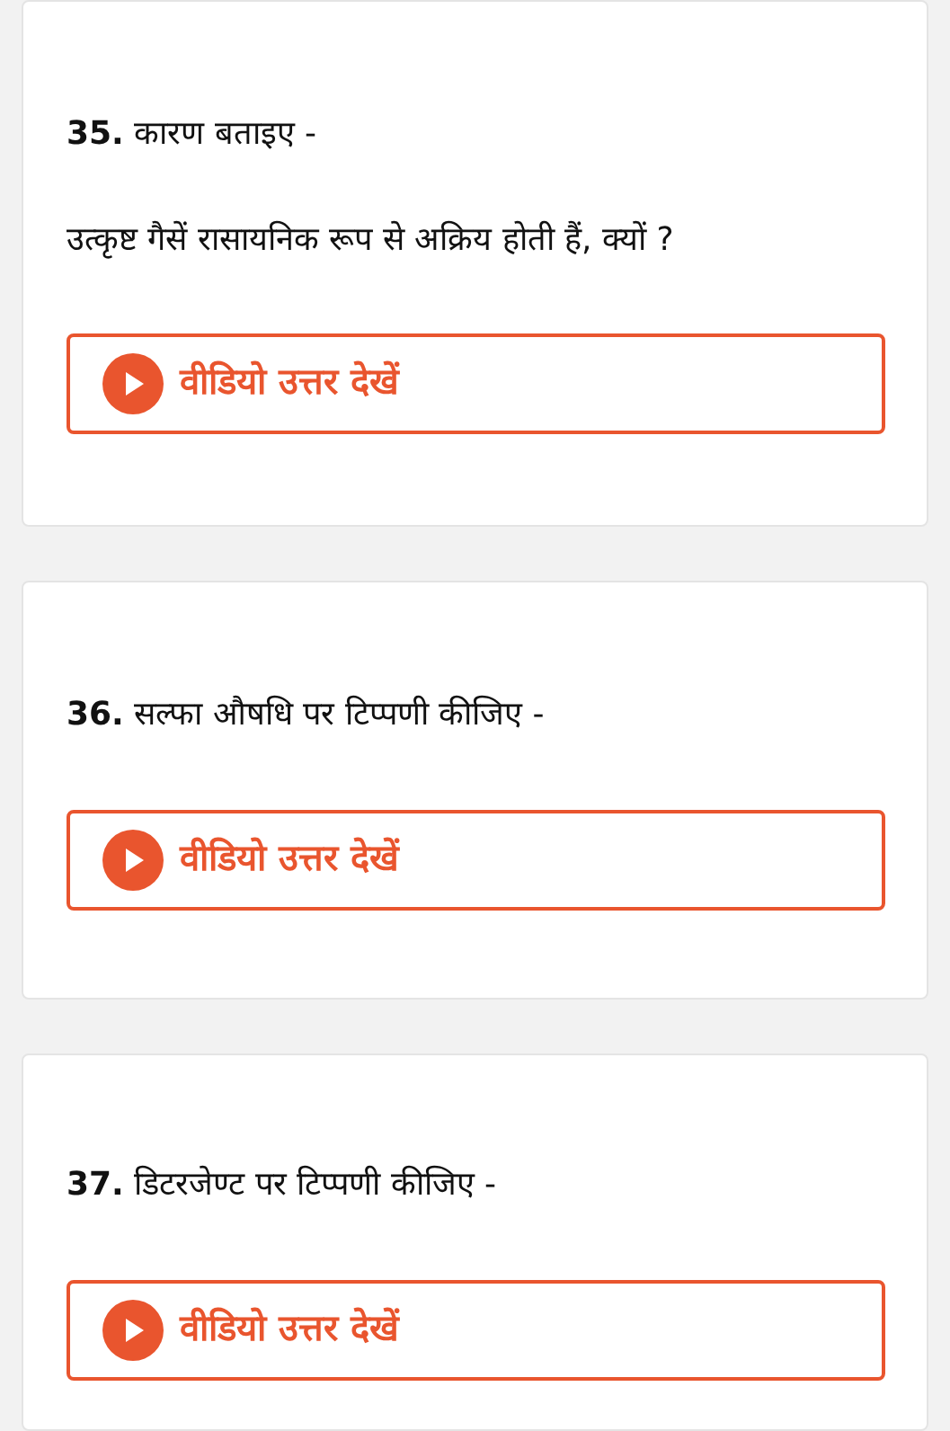35. कारण बताइए -
उत्कृष्ट गैसें रासायनिक रूप से अक्रिय होती हैं, क्यों ?
वीडियो उत्तर देखें
36. सल्फा औषधि पर टिप्पणी कीजिए -
वीडियो उत्तर देखें
37. डिटरजेण्ट पर टिप्पणी कीजिए -
वीडियो उत्तर देखें